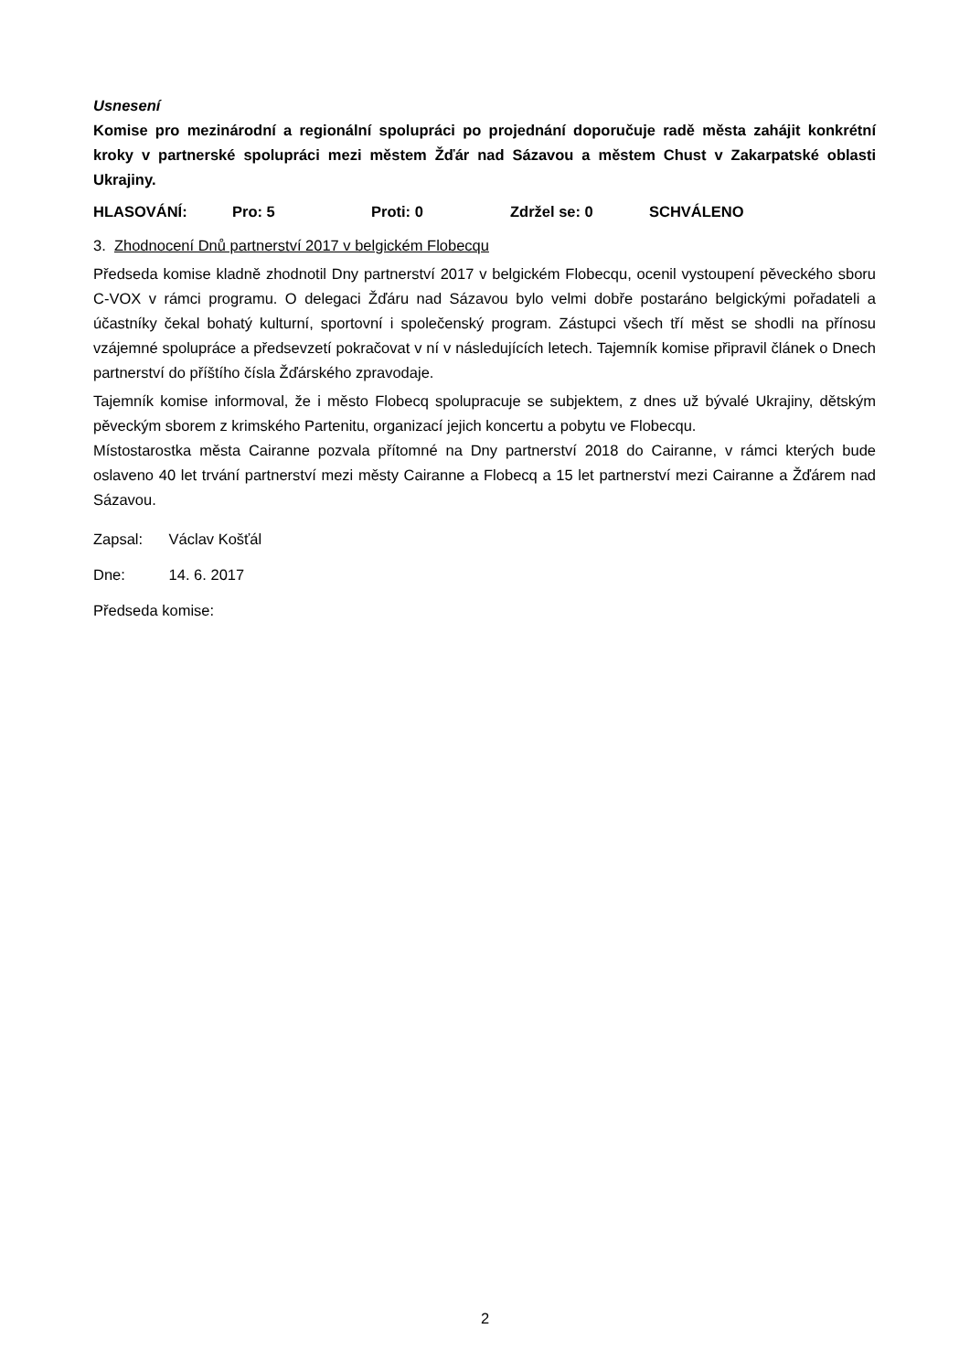Usnesení
Komise pro mezinárodní a regionální spolupráci po projednání doporučuje radě města zahájit konkrétní kroky v partnerské spolupráci mezi městem Žďár nad Sázavou a městem Chust v Zakarpatské oblasti Ukrajiny.
HLASOVÁNÍ: Pro: 5 Proti: 0 Zdržel se: 0 SCHVÁLENO
3. Zhodnocení Dnů partnerství 2017 v belgickém Flobecqu
Předseda komise kladně zhodnotil Dny partnerství 2017 v belgickém Flobecqu, ocenil vystoupení pěveckého sboru C-VOX v rámci programu. O delegaci Žďáru nad Sázavou bylo velmi dobře postaráno belgickými pořadateli a účastníky čekal bohatý kulturní, sportovní i společenský program. Zástupci všech tří měst se shodli na přínosu vzájemné spolupráce a předsevzetí pokračovat v ní v následujících letech. Tajemník komise připravil článek o Dnech partnerství do příštího čísla Žďárského zpravodaje.
Tajemník komise informoval, že i město Flobecq spolupracuje se subjektem, z dnes už bývalé Ukrajiny, dětským pěveckým sborem z krimského Partenitu, organizací jejich koncertu a pobytu ve Flobecqu.
Místostarostka města Cairanne pozvala přítomné na Dny partnerství 2018 do Cairanne, v rámci kterých bude oslaveno 40 let trvání partnerství mezi městy Cairanne a Flobecq a 15 let partnerství mezi Cairanne a Žďárem nad Sázavou.
Zapsal: Václav Košťál
Dne: 14. 6. 2017
Předseda komise:
2